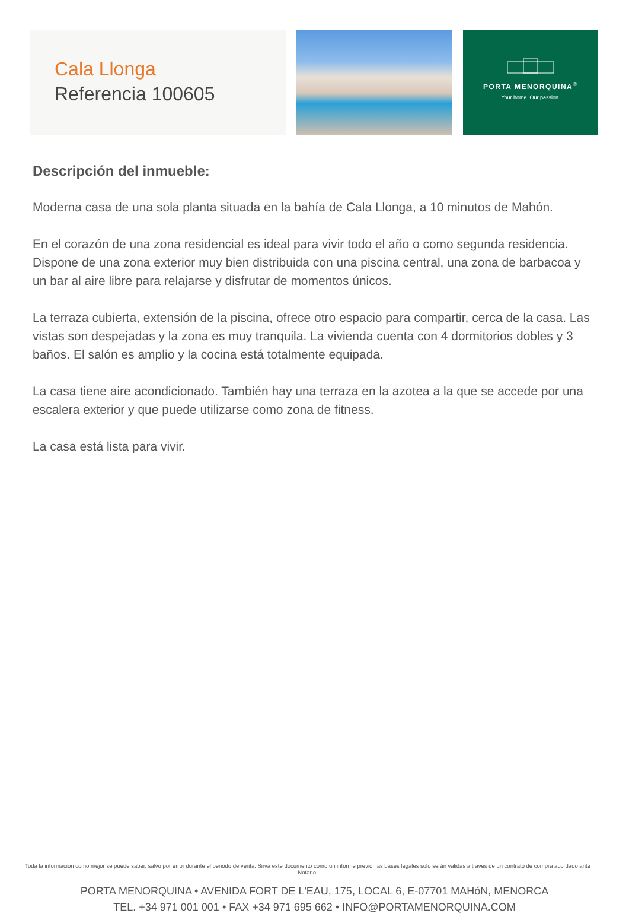Cala Llonga
Referencia 100605
PORTA MENORQUINA<sup>©</sup>
Your home. Our passion.
Descripción del inmueble:
Moderna casa de una sola planta situada en la bahía de Cala Llonga, a 10 minutos de Mahón.
En el corazón de una zona residencial es ideal para vivir todo el año o como segunda residencia. Dispone de una zona exterior muy bien distribuida con una piscina central, una zona de barbacoa y un bar al aire libre para relajarse y disfrutar de momentos únicos.
La terraza cubierta, extensión de la piscina, ofrece otro espacio para compartir, cerca de la casa. Las vistas son despejadas y la zona es muy tranquila. La vivienda cuenta con 4 dormitorios dobles y 3 baños. El salón es amplio y la cocina está totalmente equipada.
La casa tiene aire acondicionado. También hay una terraza en la azotea a la que se accede por una escalera exterior y que puede utilizarse como zona de fitness.
La casa está lista para vivir.
Toda la información como mejor se puede saber, salvo por error durante el periodo de venta. Sirva este documento como un informe previo, las bases legales solo serán validas a traves de un contrato de compra acordado ante Notario.
PORTA MENORQUINA • AVENIDA FORT DE L'EAU, 175, LOCAL 6, E-07701 MAHóN, MENORCA
TEL. +34 971 001 001 • FAX +34 971 695 662 • INFO@PORTAMENORQUINA.COM